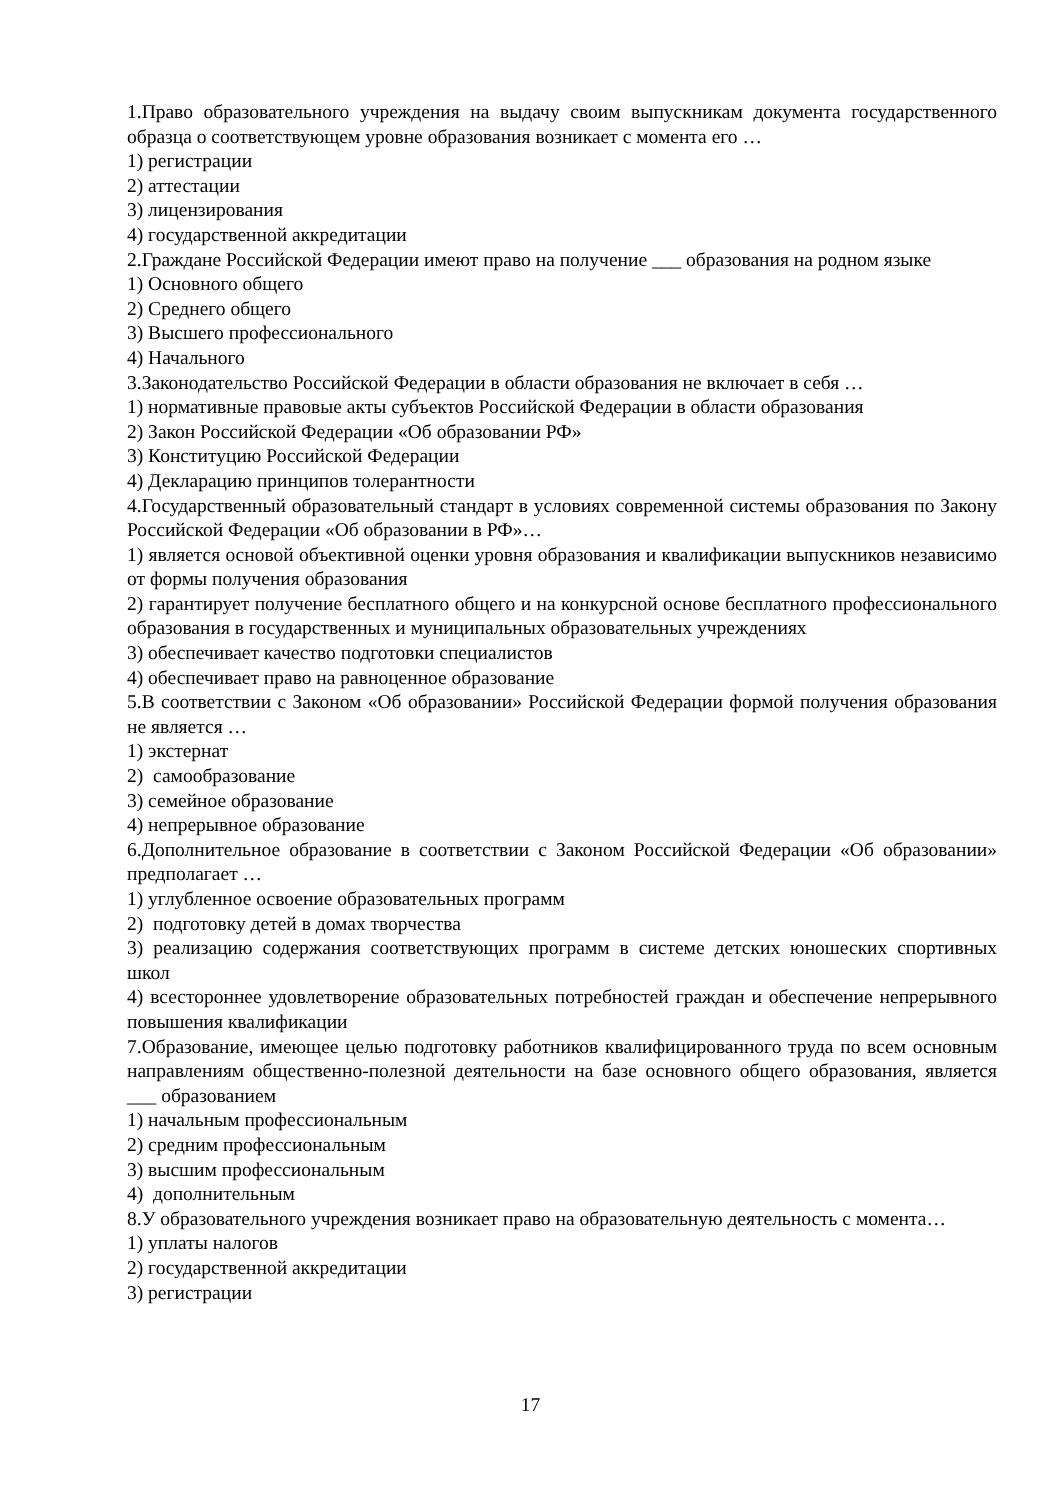1.Право образовательного учреждения на выдачу своим выпускникам документа государственного образца о соответствующем уровне образования возникает с момента его …
1) регистрации
2) аттестации
3) лицензирования
4) государственной аккредитации
2.Граждане Российской Федерации имеют право на получение ___ образования на родном языке
1) Основного общего
2) Среднего общего
3) Высшего профессионального
4) Начального
3.Законодательство Российской Федерации в области образования не включает в себя …
1) нормативные правовые акты субъектов Российской Федерации в области образования
2) Закон Российской Федерации «Об образовании РФ»
3) Конституцию Российской Федерации
4) Декларацию принципов толерантности
4.Государственный образовательный стандарт в условиях современной системы образования по Закону Российской Федерации «Об образовании в РФ»…
1) является основой объективной оценки уровня образования и квалификации выпускников независимо от формы получения образования
2) гарантирует получение бесплатного общего и на конкурсной основе бесплатного профессионального образования в государственных и муниципальных образовательных учреждениях
3) обеспечивает качество подготовки специалистов
4) обеспечивает право на равноценное образование
5.В соответствии с Законом «Об образовании» Российской Федерации формой получения образования не является …
1) экстернат
2) самообразование
3) семейное образование
4) непрерывное образование
6.Дополнительное образование в соответствии с Законом Российской Федерации «Об образовании» предполагает …
1) углубленное освоение образовательных программ
2) подготовку детей в домах творчества
3) реализацию содержания соответствующих программ в системе детских юношеских спортивных школ
4) всестороннее удовлетворение образовательных потребностей граждан и обеспечение непрерывного повышения квалификации
7.Образование, имеющее целью подготовку работников квалифицированного труда по всем основным направлениям общественно-полезной деятельности на базе основного общего образования, является ___ образованием
1) начальным профессиональным
2) средним профессиональным
3) высшим профессиональным
4) дополнительным
8.У образовательного учреждения возникает право на образовательную деятельность с момента…
1) уплаты налогов
2) государственной аккредитации
3) регистрации
17